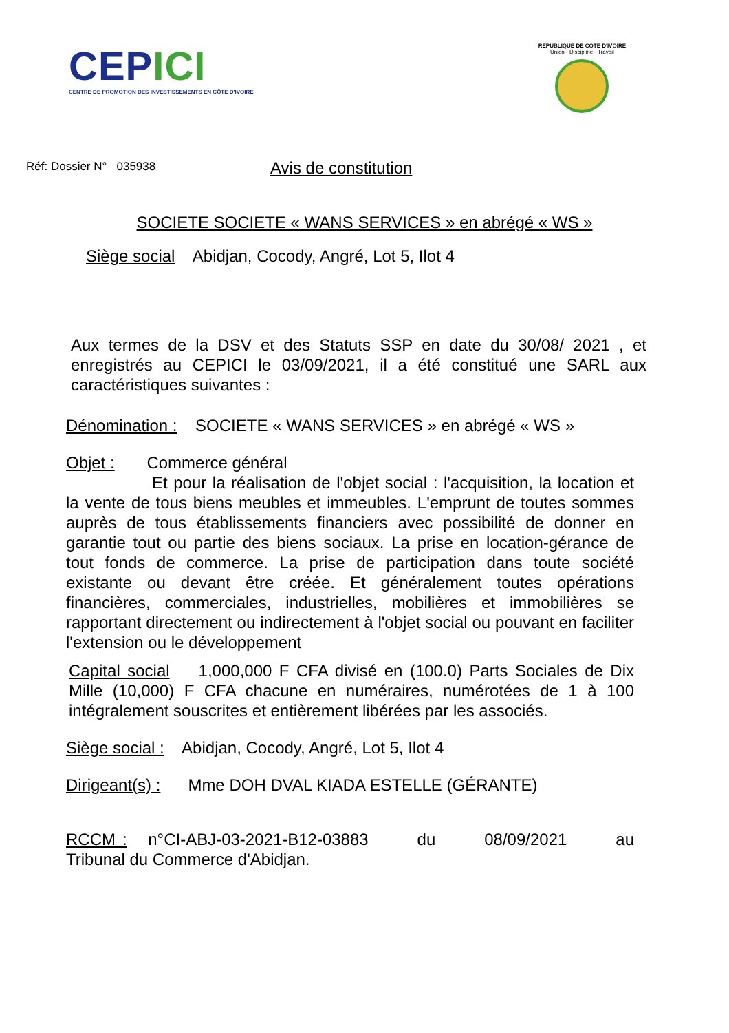CEPICI
CENTRE DE PROMOTION DES INVESTISSEMENTS EN CÔTE D'IVOIRE
REPUBLIQUE DE COTE D'IVOIRE
Union - Discipline - Travail
Réf: Dossier N° 035938
Avis de constitution
SOCIETE SOCIETE « WANS SERVICES » en abrégé « WS »
Siège social Abidjan, Cocody, Angré, Lot 5, Ilot 4
Aux termes de la DSV et des Statuts SSP en date du 30/08/ 2021 , et enregistrés au CEPICI le 03/09/2021, il a été constitué une SARL aux caractéristiques suivantes :
Dénomination : SOCIETE « WANS SERVICES » en abrégé « WS »
Objet : Commerce général
Et pour la réalisation de l'objet social : l'acquisition, la location et la vente de tous biens meubles et immeubles. L'emprunt de toutes sommes auprès de tous établissements financiers avec possibilité de donner en garantie tout ou partie des biens sociaux. La prise en location-gérance de tout fonds de commerce. La prise de participation dans toute société existante ou devant être créée. Et généralement toutes opérations financières, commerciales, industrielles, mobilières et immobilières se rapportant directement ou indirectement à l'objet social ou pouvant en faciliter l'extension ou le développement
Capital social 1,000,000 F CFA divisé en (100.0) Parts Sociales de Dix Mille (10,000) F CFA chacune en numéraires, numérotées de 1 à 100 intégralement souscrites et entièrement libérées par les associés.
Siège social : Abidjan, Cocody, Angré, Lot 5, Ilot 4
Dirigeant(s) : Mme DOH DVAL KIADA ESTELLE (GÉRANTE)
RCCM : n°CI-ABJ-03-2021-B12-03883 du 08/09/2021 au Tribunal du Commerce d'Abidjan.